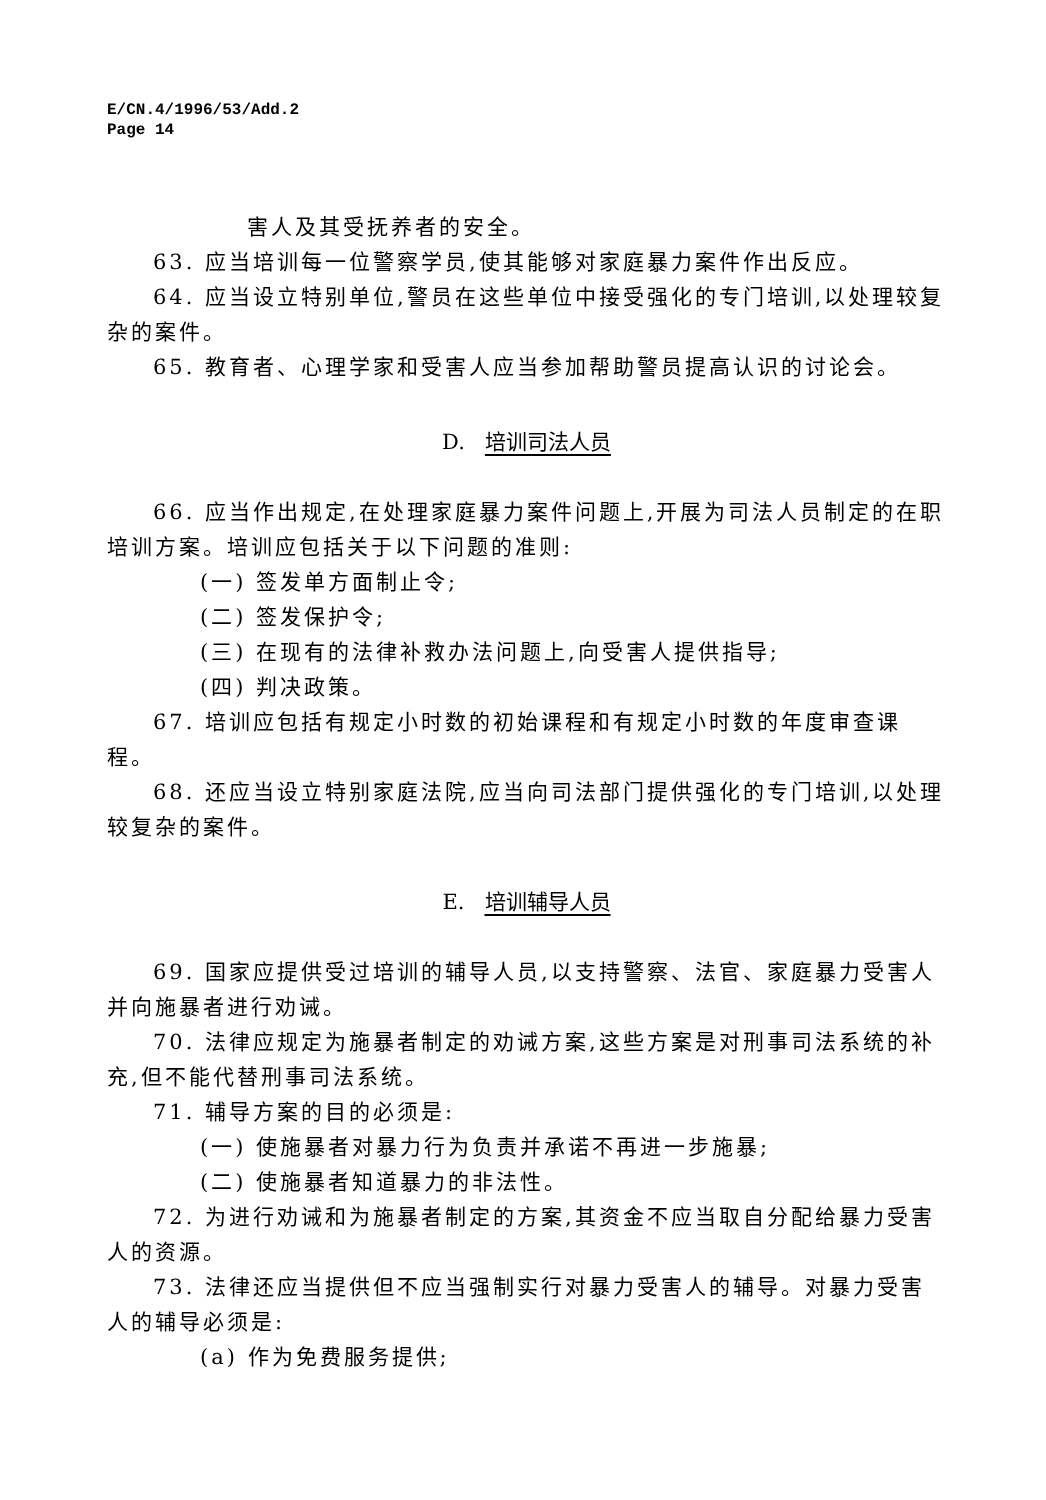E/CN.4/1996/53/Add.2
Page 14
害人及其受抚养者的安全。
63. 应当培训每一位警察学员,使其能够对家庭暴力案件作出反应。
64. 应当设立特别单位,警员在这些单位中接受强化的专门培训,以处理较复杂的案件。
65. 教育者、心理学家和受害人应当参加帮助警员提高认识的讨论会。
D. 培训司法人员
66. 应当作出规定,在处理家庭暴力案件问题上,开展为司法人员制定的在职培训方案。培训应包括关于以下问题的准则:
(一) 签发单方面制止令;
(二) 签发保护令;
(三) 在现有的法律补救办法问题上,向受害人提供指导;
(四) 判决政策。
67. 培训应包括有规定小时数的初始课程和有规定小时数的年度审查课程。
68. 还应当设立特别家庭法院,应当向司法部门提供强化的专门培训,以处理较复杂的案件。
E. 培训辅导人员
69. 国家应提供受过培训的辅导人员,以支持警察、法官、家庭暴力受害人并向施暴者进行劝诫。
70. 法律应规定为施暴者制定的劝诫方案,这些方案是对刑事司法系统的补充,但不能代替刑事司法系统。
71. 辅导方案的目的必须是:
(一) 使施暴者对暴力行为负责并承诺不再进一步施暴;
(二) 使施暴者知道暴力的非法性。
72. 为进行劝诫和为施暴者制定的方案,其资金不应当取自分配给暴力受害人的资源。
73. 法律还应当提供但不应当强制实行对暴力受害人的辅导。对暴力受害人的辅导必须是:
(a) 作为免费服务提供;